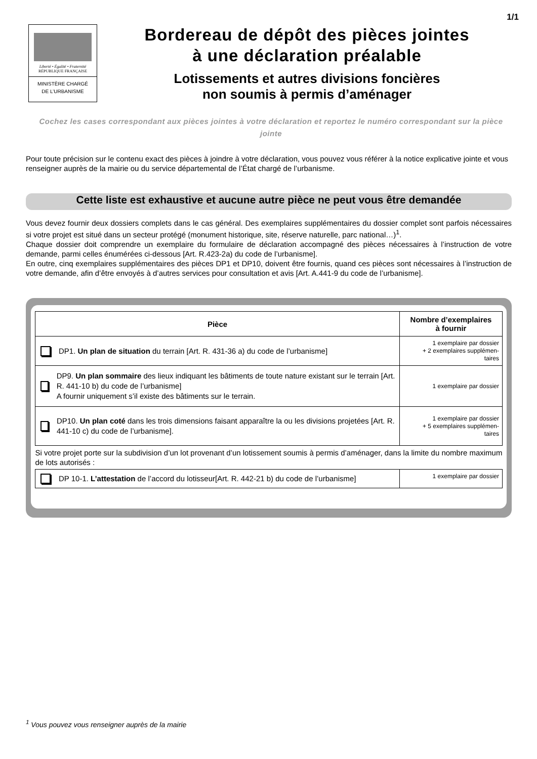1/1
Liberté • Égalité • Fraternité
RÉPUBLIQUE FRANÇAISE
MINISTÈRE CHARGÉ
DE L’URBANISME
Bordereau de dépôt des pièces jointes
à une déclaration préalable
Lotissements et autres divisions foncières
non soumis à permis d’aménager
Cochez les cases correspondant aux pièces jointes à votre déclaration et reportez le numéro correspondant sur la pièce jointe
Pour toute précision sur le contenu exact des pièces à joindre à votre déclaration, vous pouvez vous référer à la notice explicative jointe et vous renseigner auprès de la mairie ou du service départemental de l’État chargé de l’urbanisme.
Cette liste est exhaustive et aucune autre pièce ne peut vous être demandée
Vous devez fournir deux dossiers complets dans le cas général. Des exemplaires supplémentaires du dossier complet sont parfois nécessaires si votre projet est situé dans un secteur protégé (monument historique, site, réserve naturelle, parc national…)<sup>1</sup>.
Chaque dossier doit comprendre un exemplaire du formulaire de déclaration accompagné des pièces nécessaires à l’instruction de votre demande, parmi celles énumérées ci-dessous [Art. R.423-2a) du code de l’urbanisme].
En outre, cinq exemplaires supplémentaires des pièces DP1 et DP10, doivent être fournis, quand ces pièces sont nécessaires à l’instruction de votre demande, afin d’être envoyés à d’autres services pour consultation et avis [Art. A.441-9 du code de l’urbanisme].
| Pièce | Nombre d’exemplaires à fournir |
| --- | --- |
| DP1. Un plan de situation du terrain [Art. R. 431-36 a) du code de l’urbanisme] | 1 exemplaire par dossier + 2 exemplaires supplémen- taires |
| DP9. Un plan sommaire des lieux indiquant les bâtiments de toute nature existant sur le terrain [Art. R. 441-10 b) du code de l’urbanisme] A fournir uniquement s’il existe des bâtiments sur le terrain. | 1 exemplaire par dossier |
| DP10. Un plan coté dans les trois dimensions faisant apparaître la ou les divisions projetées [Art. R. 441-10 c) du code de l’urbanisme]. | 1 exemplaire par dossier + 5 exemplaires supplémen- taires |
| Si votre projet porte sur la subdivision d’un lot provenant d’un lotissement soumis à permis d’aménager, dans la limite du nombre maximum de lots autorisés : | |
| DP 10-1. L’attestation de l’accord du lotisseur[Art. R. 442-21 b) du code de l’urbanisme] | 1 exemplaire par dossier |
<sup>1</sup> Vous pouvez vous renseigner auprès de la mairie